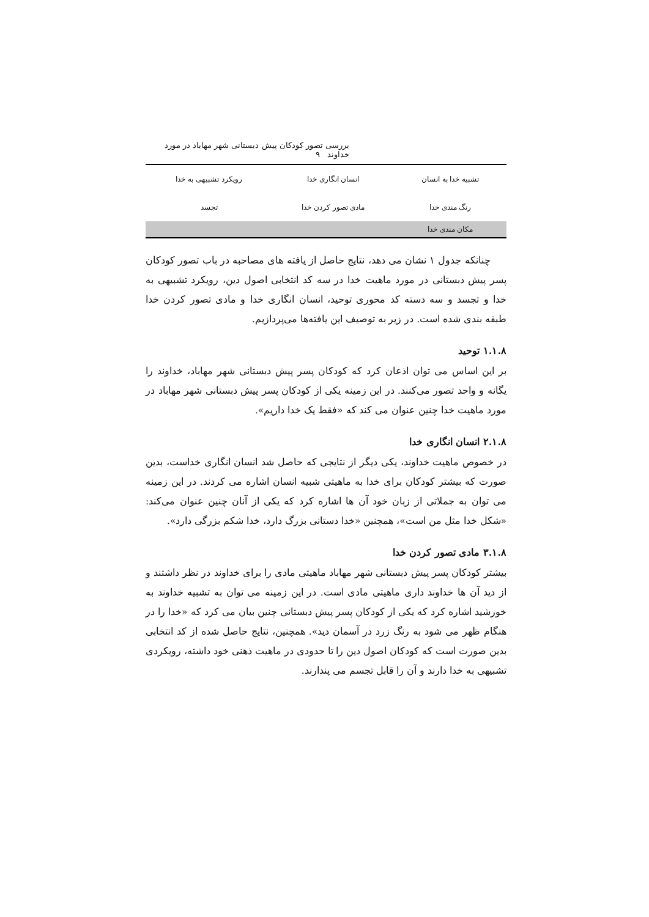بررسی تصور کودکان پیش دبستانی شهر مهاباد در مورد خداوند ۹
| تشبیه خدا به انسان | انسان انگاری خدا | رویکرد تشبیهی به خدا |
| رنگ مندی خدا | مادی تصور کردن خدا | تجسد |
| مکان مندی خدا | | |
چنانکه جدول ۱ نشان می دهد، نتایج حاصل از یافته های مصاحبه در باب تصور کودکان پسر پیش دبستانی در مورد ماهیت خدا در سه کد انتخابی اصول دین، رویکرد تشبیهی به خدا و تجسد و سه دسته کد محوری توحید، انسان انگاری خدا و مادی تصور کردن خدا طبقه بندی شده است. در زیر به توصیف این یافته‌ها می‌پردازیم.
۱.۱.۸ توحید
بر این اساس می توان اذعان کرد که کودکان پسر پیش دبستانی شهر مهاباد، خداوند را یگانه و واحد تصور می‌کنند. در این زمینه یکی از کودکان پسر پیش دبستانی شهر مهاباد در مورد ماهیت خدا چنین عنوان می کند که «فقط یک خدا داریم».
۲.۱.۸ انسان انگاری خدا
در خصوص ماهیت خداوند، یکی دیگر از نتایجی که حاصل شد انسان انگاری خداست، بدین صورت که بیشتر کودکان برای خدا به ماهیتی شبیه انسان اشاره می کردند. در این زمینه می توان به جملاتی از زبان خود آن ها اشاره کرد که یکی از آنان چنین عنوان می‌کند: «شکل خدا مثل من است»، همچنین «خدا دستانی بزرگ دارد، خدا شکم بزرگی دارد».
۳.۱.۸ مادی تصور کردن خدا
بیشتر کودکان پسر پیش دبستانی شهر مهاباد ماهیتی مادی را برای خداوند در نظر داشتند و از دید آن ها خداوند داری ماهیتی مادی است. در این زمینه می توان به تشبیه خداوند به خورشید اشاره کرد که یکی از کودکان پسر پیش دبستانی چنین بیان می کرد که «خدا را در هنگام ظهر می شود به رنگ زرد در آسمان دید». همچنین، نتایج حاصل شده از کد انتخابی بدین صورت است که کودکان اصول دین را تا حدودی در ماهیت ذهنی خود داشته، رویکردی تشبیهی به خدا دارند و آن را قابل تجسم می پندارند.